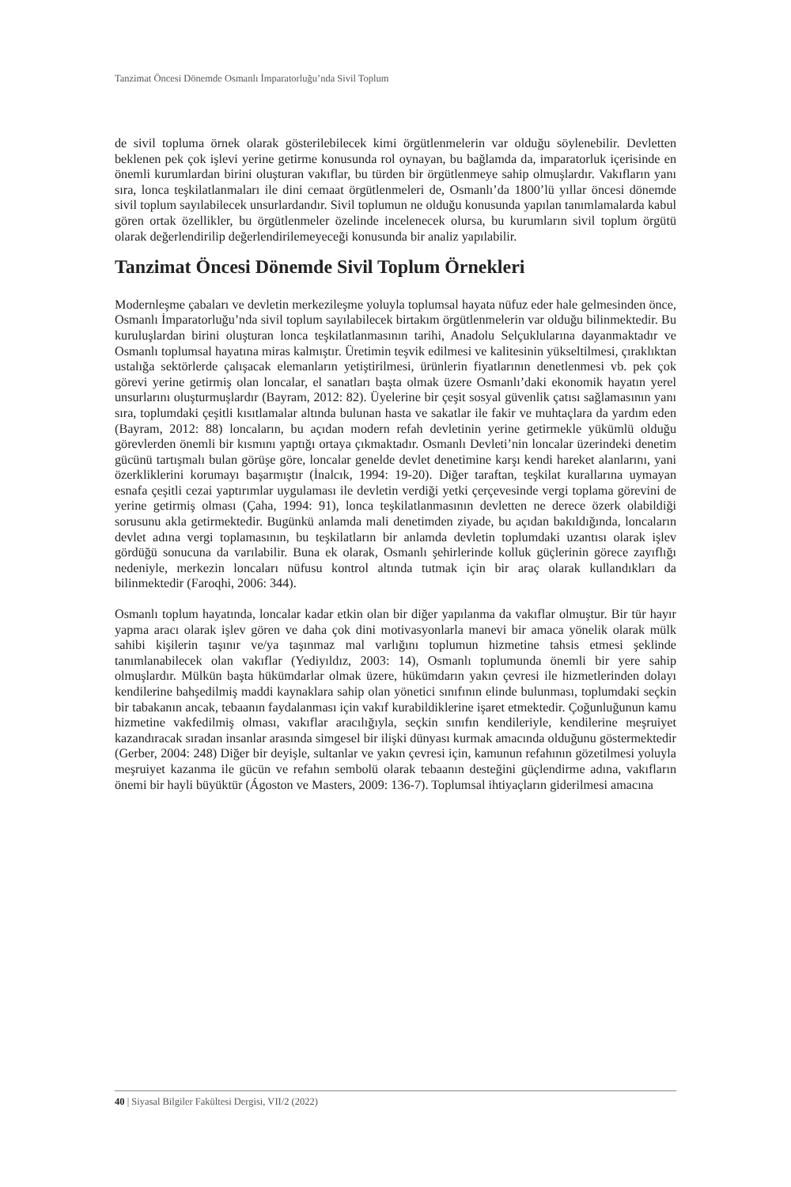Tanzimat Öncesi Dönemde Osmanlı İmparatorluğu’nda Sivil Toplum
de sivil topluma örnek olarak gösterilebilecek kimi örgütlenmelerin var olduğu söylenebilir. Devletten beklenen pek çok işlevi yerine getirme konusunda rol oynayan, bu bağlamda da, imparatorluk içerisinde en önemli kurumlardan birini oluşturan vakıflar, bu türden bir örgütlenmeye sahip olmuşlardır. Vakıfların yanı sıra, lonca teşkilatlanmaları ile dini cemaat örgütlenmeleri de, Osmanlı’da 1800’lü yıllar öncesi dönemde sivil toplum sayılabilecek unsurlardandır. Sivil toplumun ne olduğu konusunda yapılan tanımlamalarda kabul gören ortak özellikler, bu örgütlenmeler özelinde incelenecek olursa, bu kurumların sivil toplum örgütü olarak değerlendirilip değerlendirilemeyeceği konusunda bir analiz yapılabilir.
Tanzimat Öncesi Dönemde Sivil Toplum Örnekleri
Modernleşme çabaları ve devletin merkezileşme yoluyla toplumsal hayata nüfuz eder hale gelmesinden önce, Osmanlı İmparatorluğu’nda sivil toplum sayılabilecek birtakım örgütlenmelerin var olduğu bilinmektedir. Bu kuruluşlardan birini oluşturan lonca teşkilatlanmasının tarihi, Anadolu Selçuklularına dayanmaktadır ve Osmanlı toplumsal hayatına miras kalmıştır. Üretimin teşvik edilmesi ve kalitesinin yükseltilmesi, çıraklıktan ustalığa sektörlerde çalışacak elemanların yetiştirilmesi, ürünlerin fiyatlarının denetlenmesi vb. pek çok görevi yerine getirmiş olan loncalar, el sanatları başta olmak üzere Osmanlı’daki ekonomik hayatın yerel unsurlarını oluşturmuşlardır (Bayram, 2012: 82). Üyelerine bir çeşit sosyal güvenlik çatısı sağlamasının yanı sıra, toplumdaki çeşitli kısıtlamalar altında bulunan hasta ve sakatlar ile fakir ve muhtaçlara da yardım eden (Bayram, 2012: 88) loncaların, bu açıdan modern refah devletinin yerine getirmekle yükümlü olduğu görevlerden önemli bir kısmını yaptığı ortaya çıkmaktadır. Osmanlı Devleti’nin loncalar üzerindeki denetim gücünü tartışmalı bulan görüşe göre, loncalar genelde devlet denetimine karşı kendi hareket alanlarını, yani özerkliklerini korumayı başarmıştır (İnalcık, 1994: 19-20). Diğer taraftan, teşkilat kurallarına uymayan esnafa çeşitli cezai yaptırımlar uygulaması ile devletin verdiği yetki çerçevesinde vergi toplama görevini de yerine getirmiş olması (Çaha, 1994: 91), lonca teşkilatlanmasının devletten ne derece özerk olabildiği sorusunu akla getirmektedir. Bugünkü anlamda mali denetimden ziyade, bu açıdan bakıldığında, loncaların devlet adına vergi toplamasının, bu teşkilatların bir anlamda devletin toplumdaki uzantısı olarak işlev gördüğü sonucuna da varılabilir. Buna ek olarak, Osmanlı şehirlerinde kolluk güçlerinin görece zayıflığı nedeniyle, merkezin loncaları nüfusu kontrol altında tutmak için bir araç olarak kullandıkları da bilinmektedir (Faroqhi, 2006: 344).
Osmanlı toplum hayatında, loncalar kadar etkin olan bir diğer yapılanma da vakıflar olmuştur. Bir tür hayır yapma aracı olarak işlev gören ve daha çok dini motivasyonlarla manevi bir amaca yönelik olarak mülk sahibi kişilerin taşınır ve/ya taşınmaz mal varlığını toplumun hizmetine tahsis etmesi şeklinde tanımlanabilecek olan vakıflar (Yediyıldız, 2003: 14), Osmanlı toplumunda önemli bir yere sahip olmuşlardır. Mülkün başta hükümdarlar olmak üzere, hükümdarın yakın çevresi ile hizmetlerinden dolayı kendilerine bahşedilmiş maddi kaynaklara sahip olan yönetici sınıfının elinde bulunması, toplumdaki seçkin bir tabakanın ancak, tebaanın faydalanması için vakıf kurabildiklerine işaret etmektedir. Çoğunluğunun kamu hizmetine vakfedilmiş olması, vakıflar aracılığıyla, seçkin sınıfın kendileriyle, kendilerine meşruiyet kazandıracak sıradan insanlar arasında simgesel bir ilişki dünyası kurmak amacında olduğunu göstermektedir (Gerber, 2004: 248) Diğer bir deyişle, sultanlar ve yakın çevresi için, kamunun refahının gözetilmesi yoluyla meşruiyet kazanma ile gücün ve refahın sembolü olarak tebaanın desteğini güçlendirme adına, vakıfların önemi bir hayli büyüktür (Ágoston ve Masters, 2009: 136-7). Toplumsal ihtiyaçların giderilmesi amacına
40 | Siyasal Bilgiler Fakültesi Dergisi, VII/2 (2022)